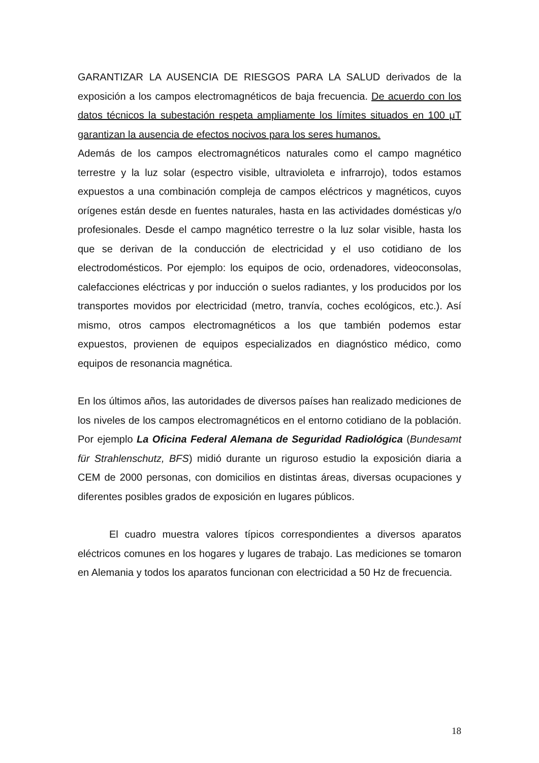GARANTIZAR LA AUSENCIA DE RIESGOS PARA LA SALUD derivados de la exposición a los campos electromagnéticos de baja frecuencia. De acuerdo con los datos técnicos la subestación respeta ampliamente los límites situados en 100 μT garantizan la ausencia de efectos nocivos para los seres humanos.
Además de los campos electromagnéticos naturales como el campo magnético terrestre y la luz solar (espectro visible, ultravioleta e infrarrojo), todos estamos expuestos a una combinación compleja de campos eléctricos y magnéticos, cuyos orígenes están desde en fuentes naturales, hasta en las actividades domésticas y/o profesionales. Desde el campo magnético terrestre o la luz solar visible, hasta los que se derivan de la conducción de electricidad y el uso cotidiano de los electrodomésticos. Por ejemplo: los equipos de ocio, ordenadores, videoconsolas, calefacciones eléctricas y por inducción o suelos radiantes, y los producidos por los transportes movidos por electricidad (metro, tranvía, coches ecológicos, etc.). Así mismo, otros campos electromagnéticos a los que también podemos estar expuestos, provienen de equipos especializados en diagnóstico médico, como equipos de resonancia magnética.
En los últimos años, las autoridades de diversos países han realizado mediciones de los niveles de los campos electromagnéticos en el entorno cotidiano de la población. Por ejemplo La Oficina Federal Alemana de Seguridad Radiológica (Bundesamt für Strahlenschutz, BFS) midió durante un riguroso estudio la exposición diaria a CEM de 2000 personas, con domicilios en distintas áreas, diversas ocupaciones y diferentes posibles grados de exposición en lugares públicos.
El cuadro muestra valores típicos correspondientes a diversos aparatos eléctricos comunes en los hogares y lugares de trabajo. Las mediciones se tomaron en Alemania y todos los aparatos funcionan con electricidad a 50 Hz de frecuencia.
18